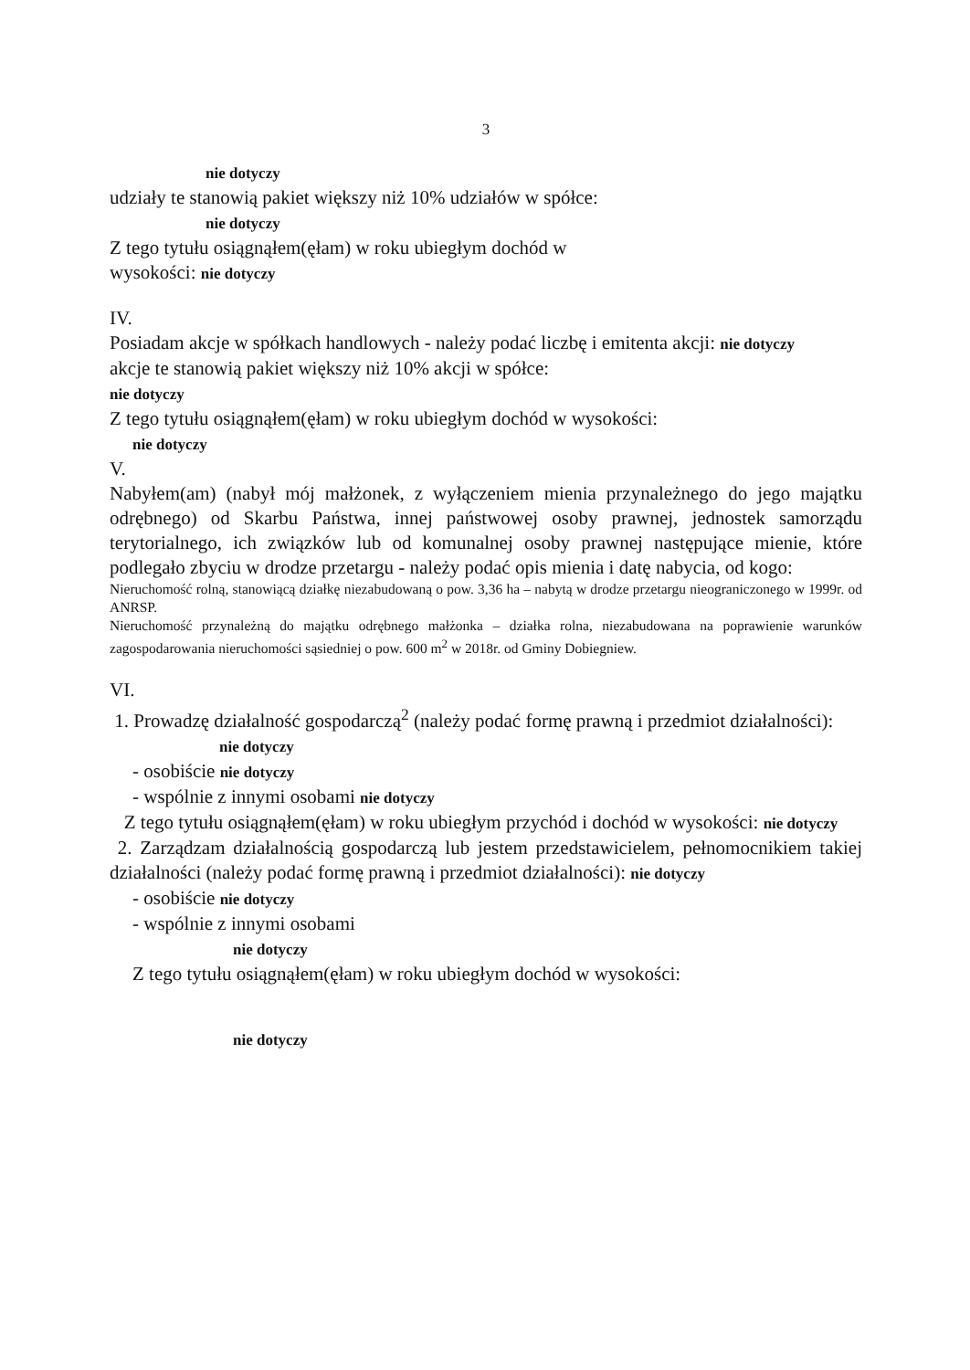3
nie dotyczy
udziały te stanowią pakiet większy niż 10% udziałów w spółce:
nie dotyczy
Z tego tytułu osiągnąłem(ęłam) w roku ubiegłym dochód w
wysokości: nie dotyczy
IV.
Posiadam akcje w spółkach handlowych - należy podać liczbę i emitenta akcji: nie dotyczy
akcje te stanowią pakiet większy niż 10% akcji w spółce:
nie dotyczy
Z tego tytułu osiągnąłem(ęłam) w roku ubiegłym dochód w wysokości:
nie dotyczy
V.
Nabyłem(am) (nabył mój małżonek, z wyłączeniem mienia przynależnego do jego majątku odrębnego) od Skarbu Państwa, innej państwowej osoby prawnej, jednostek samorządu terytorialnego, ich związków lub od komunalnej osoby prawnej następujące mienie, które podlegało zbyciu w drodze przetargu - należy podać opis mienia i datę nabycia, od kogo:
Nieruchomość rolną, stanowiącą działkę niezabudowaną o pow. 3,36 ha – nabytą w drodze przetargu nieograniczonego w 1999r. od ANRSP.
Nieruchomość przynależną do majątku odrębnego małżonka – działka rolna, niezabudowana na poprawienie warunków zagospodarowania nieruchomości sąsiedniej o pow. 600 m<sup>2</sup> w 2018r. od Gminy Dobiegniew.
VI.
1. Prowadzę działalność gospodarczą<sup>2</sup> (należy podać formę prawną i przedmiot działalności):
nie dotyczy
- osobiście nie dotyczy
- wspólnie z innymi osobami nie dotyczy
Z tego tytułu osiągnąłem(ęłam) w roku ubiegłym przychód i dochód w wysokości: nie dotyczy
2. Zarządzam działalnością gospodarczą lub jestem przedstawicielem, pełnomocnikiem takiej działalności (należy podać formę prawną i przedmiot działalności): nie dotyczy
- osobiście nie dotyczy
- wspólnie z innymi osobami
nie dotyczy
Z tego tytułu osiągnąłem(ęłam) w roku ubiegłym dochód w wysokości:
nie dotyczy